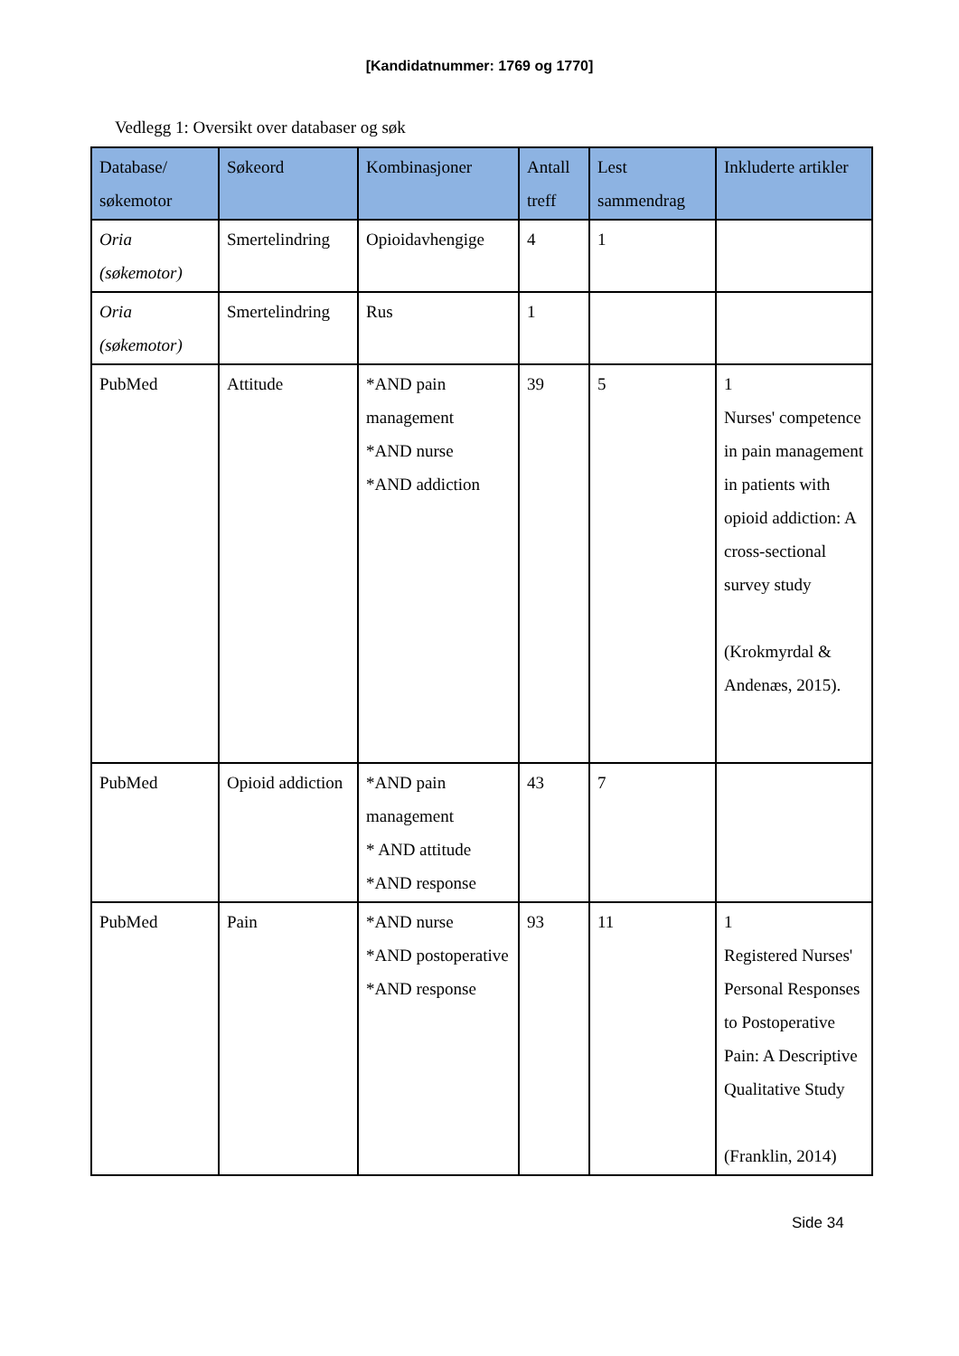[Kandidatnummer: 1769 og 1770]
Vedlegg 1: Oversikt over databaser og søk
| Database/ søkemotor | Søkeord | Kombinasjoner | Antall treff | Lest sammendrag | Inkluderte artikler |
| --- | --- | --- | --- | --- | --- |
| Oria (søkemotor) | Smertelindring | Opioidavhengige | 4 | 1 | |
| Oria (søkemotor) | Smertelindring | Rus | 1 | | |
| PubMed | Attitude | *AND pain management *AND nurse *AND addiction | 39 | 5 | 1 Nurses' competence in pain management in patients with opioid addiction: A cross-sectional survey study (Krokmyrdal & Andenæs, 2015). |
| PubMed | Opioid addiction | *AND pain management * AND attitude *AND response | 43 | 7 | |
| PubMed | Pain | *AND nurse *AND postoperative *AND response | 93 | 11 | 1 Registered Nurses' Personal Responses to Postoperative Pain: A Descriptive Qualitative Study (Franklin, 2014) |
Side 34